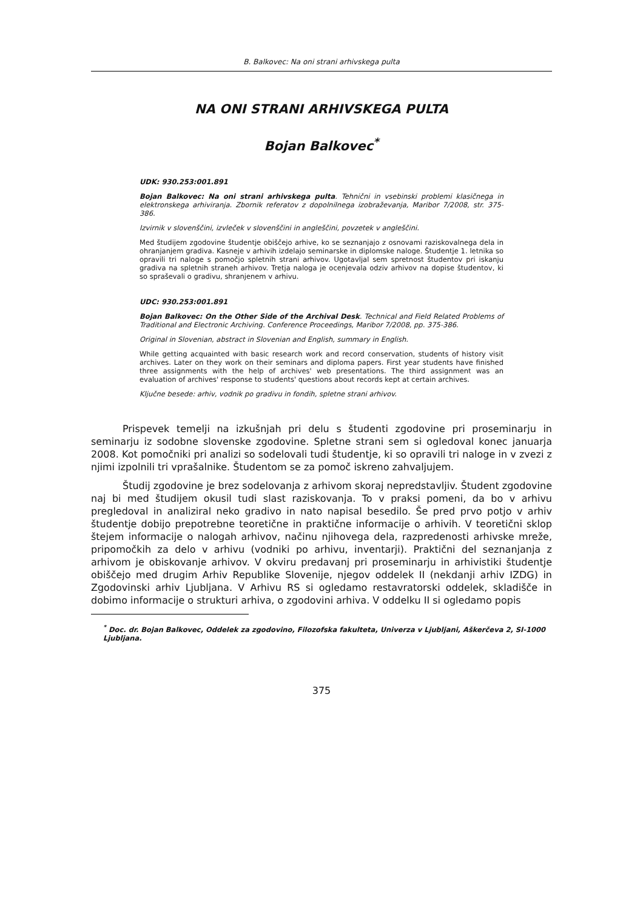B. Balkovec: Na oni strani arhivskega pulta
NA ONI STRANI ARHIVSKEGA PULTA
Bojan Balkovec<sup>*</sup>
UDK: 930.253:001.891
Bojan Balkovec: Na oni strani arhivskega pulta. Tehnični in vsebinski problemi klasičnega in elektronskega arhiviranja. Zbornik referatov z dopolnilnega izobraževanja, Maribor 7/2008, str. 375-386.
Izvirnik v slovenščini, izvleček v slovenščini in angleščini, povzetek v angleščini.
Med študijem zgodovine študentje obiščejo arhive, ko se seznanjajo z osnovami raziskovalnega dela in ohranjanjem gradiva. Kasneje v arhivih izdelajo seminarske in diplomske naloge. Študentje 1. letnika so opravili tri naloge s pomočjo spletnih strani arhivov. Ugotavljal sem spretnost študentov pri iskanju gradiva na spletnih straneh arhivov. Tretja naloga je ocenjevala odziv arhivov na dopise študentov, ki so spraševali o gradivu, shranjenem v arhivu.
UDC: 930.253:001.891
Bojan Balkovec: On the Other Side of the Archival Desk. Technical and Field Related Problems of Traditional and Electronic Archiving. Conference Proceedings, Maribor 7/2008, pp. 375-386.
Original in Slovenian, abstract in Slovenian and English, summary in English.
While getting acquainted with basic research work and record conservation, students of history visit archives. Later on they work on their seminars and diploma papers. First year students have finished three assignments with the help of archives' web presentations. The third assignment was an evaluation of archives' response to students' questions about records kept at certain archives.
Ključne besede: arhiv, vodnik po gradivu in fondih, spletne strani arhivov.
Prispevek temelji na izkušnjah pri delu s študenti zgodovine pri proseminarju in seminarju iz sodobne slovenske zgodovine. Spletne strani sem si ogledoval konec januarja 2008. Kot pomočniki pri analizi so sodelovali tudi študentje, ki so opravili tri naloge in v zvezi z njimi izpolnili tri vprašalnike. Študentom se za pomoč iskreno zahvaljujem.
Študij zgodovine je brez sodelovanja z arhivom skoraj nepredstavljiv. Študent zgodovine naj bi med študijem okusil tudi slast raziskovanja. To v praksi pomeni, da bo v arhivu pregledoval in analiziral neko gradivo in nato napisal besedilo. Še pred prvo potjo v arhiv študentje dobijo prepotrebne teoretične in praktične informacije o arhivih. V teoretični sklop štejem informacije o nalogah arhivov, načinu njihovega dela, razpredenosti arhivske mreže, pripomočkih za delo v arhivu (vodniki po arhivu, inventarji). Praktični del seznanjanja z arhivom je obiskovanje arhivov. V okviru predavanj pri proseminarju in arhivistiki študentje obiščejo med drugim Arhiv Republike Slovenije, njegov oddelek II (nekdanji arhiv IZDG) in Zgodovinski arhiv Ljubljana. V Arhivu RS si ogledamo restavratorski oddelek, skladišče in dobimo informacije o strukturi arhiva, o zgodovini arhiva. V oddelku II si ogledamo popis
<sup>*</sup> Doc. dr. Bojan Balkovec, Oddelek za zgodovino, Filozofska fakulteta, Univerza v Ljubljani, Aškerčeva 2, SI-1000 Ljubljana.
375